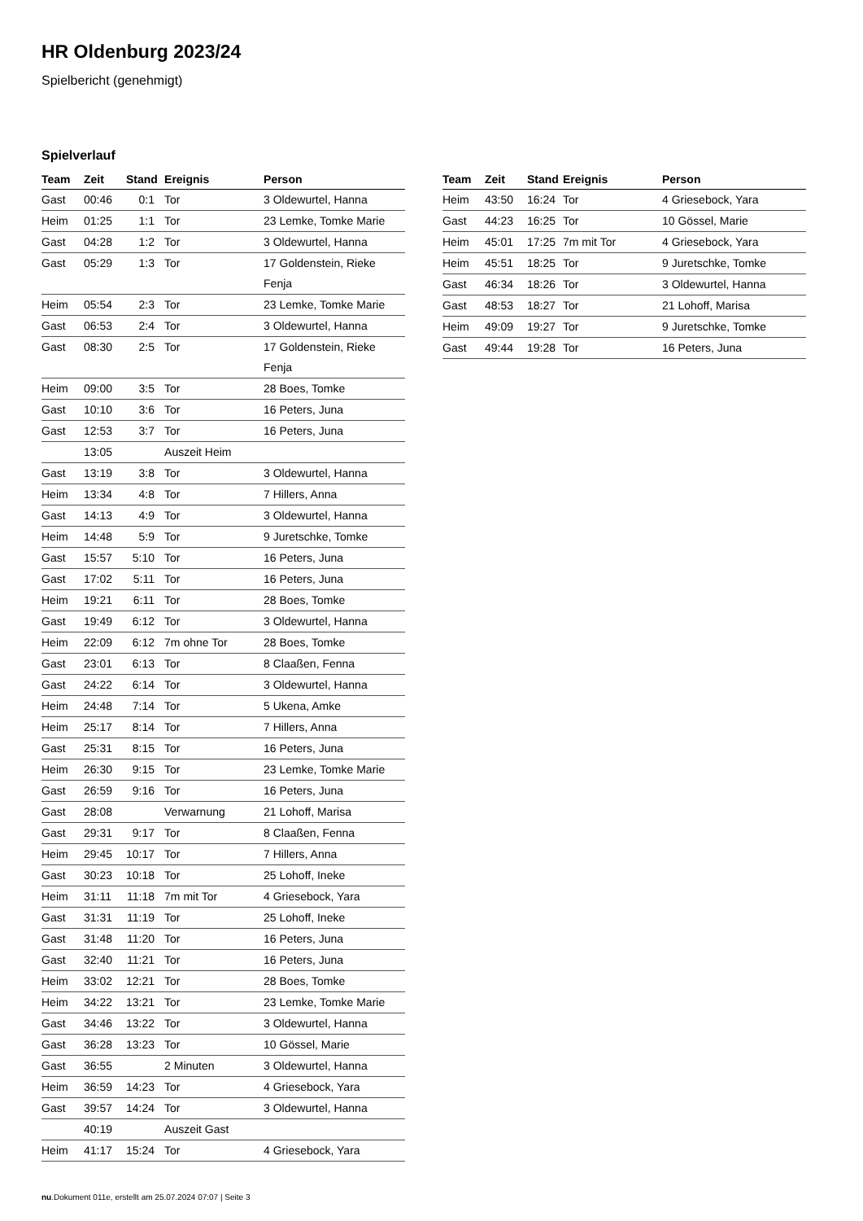HR Oldenburg 2023/24
Spielbericht (genehmigt)
Spielverlauf
| Team | Zeit | Stand | Ereignis | Person |
| --- | --- | --- | --- | --- |
| Gast | 00:46 | 0:1 | Tor | 3 Oldewurtel, Hanna |
| Heim | 01:25 | 1:1 | Tor | 23 Lemke, Tomke Marie |
| Gast | 04:28 | 1:2 | Tor | 3 Oldewurtel, Hanna |
| Gast | 05:29 | 1:3 | Tor | 17 Goldenstein, Rieke Fenja |
| Heim | 05:54 | 2:3 | Tor | 23 Lemke, Tomke Marie |
| Gast | 06:53 | 2:4 | Tor | 3 Oldewurtel, Hanna |
| Gast | 08:30 | 2:5 | Tor | 17 Goldenstein, Rieke Fenja |
| Heim | 09:00 | 3:5 | Tor | 28 Boes, Tomke |
| Gast | 10:10 | 3:6 | Tor | 16 Peters, Juna |
| Gast | 12:53 | 3:7 | Tor | 16 Peters, Juna |
| | 13:05 | | Auszeit Heim | |
| Gast | 13:19 | 3:8 | Tor | 3 Oldewurtel, Hanna |
| Heim | 13:34 | 4:8 | Tor | 7 Hillers, Anna |
| Gast | 14:13 | 4:9 | Tor | 3 Oldewurtel, Hanna |
| Heim | 14:48 | 5:9 | Tor | 9 Juretschke, Tomke |
| Gast | 15:57 | 5:10 | Tor | 16 Peters, Juna |
| Gast | 17:02 | 5:11 | Tor | 16 Peters, Juna |
| Heim | 19:21 | 6:11 | Tor | 28 Boes, Tomke |
| Gast | 19:49 | 6:12 | Tor | 3 Oldewurtel, Hanna |
| Heim | 22:09 | 6:12 | 7m ohne Tor | 28 Boes, Tomke |
| Gast | 23:01 | 6:13 | Tor | 8 Claaßen, Fenna |
| Gast | 24:22 | 6:14 | Tor | 3 Oldewurtel, Hanna |
| Heim | 24:48 | 7:14 | Tor | 5 Ukena, Amke |
| Heim | 25:17 | 8:14 | Tor | 7 Hillers, Anna |
| Gast | 25:31 | 8:15 | Tor | 16 Peters, Juna |
| Heim | 26:30 | 9:15 | Tor | 23 Lemke, Tomke Marie |
| Gast | 26:59 | 9:16 | Tor | 16 Peters, Juna |
| Gast | 28:08 | | Verwarnung | 21 Lohoff, Marisa |
| Gast | 29:31 | 9:17 | Tor | 8 Claaßen, Fenna |
| Heim | 29:45 | 10:17 | Tor | 7 Hillers, Anna |
| Gast | 30:23 | 10:18 | Tor | 25 Lohoff, Ineke |
| Heim | 31:11 | 11:18 | 7m mit Tor | 4 Griesebock, Yara |
| Gast | 31:31 | 11:19 | Tor | 25 Lohoff, Ineke |
| Gast | 31:48 | 11:20 | Tor | 16 Peters, Juna |
| Gast | 32:40 | 11:21 | Tor | 16 Peters, Juna |
| Heim | 33:02 | 12:21 | Tor | 28 Boes, Tomke |
| Heim | 34:22 | 13:21 | Tor | 23 Lemke, Tomke Marie |
| Gast | 34:46 | 13:22 | Tor | 3 Oldewurtel, Hanna |
| Gast | 36:28 | 13:23 | Tor | 10 Gössel, Marie |
| Gast | 36:55 | | 2 Minuten | 3 Oldewurtel, Hanna |
| Heim | 36:59 | 14:23 | Tor | 4 Griesebock, Yara |
| Gast | 39:57 | 14:24 | Tor | 3 Oldewurtel, Hanna |
| | 40:19 | | Auszeit Gast | |
| Heim | 41:17 | 15:24 | Tor | 4 Griesebock, Yara |
| Team | Zeit | Stand | Ereignis | Person |
| --- | --- | --- | --- | --- |
| Heim | 43:50 | 16:24 | Tor | 4 Griesebock, Yara |
| Gast | 44:23 | 16:25 | Tor | 10 Gössel, Marie |
| Heim | 45:01 | 17:25 | 7m mit Tor | 4 Griesebock, Yara |
| Heim | 45:51 | 18:25 | Tor | 9 Juretschke, Tomke |
| Gast | 46:34 | 18:26 | Tor | 3 Oldewurtel, Hanna |
| Gast | 48:53 | 18:27 | Tor | 21 Lohoff, Marisa |
| Heim | 49:09 | 19:27 | Tor | 9 Juretschke, Tomke |
| Gast | 49:44 | 19:28 | Tor | 16 Peters, Juna |
nu.Dokument 011e, erstellt am 25.07.2024 07:07 | Seite 3